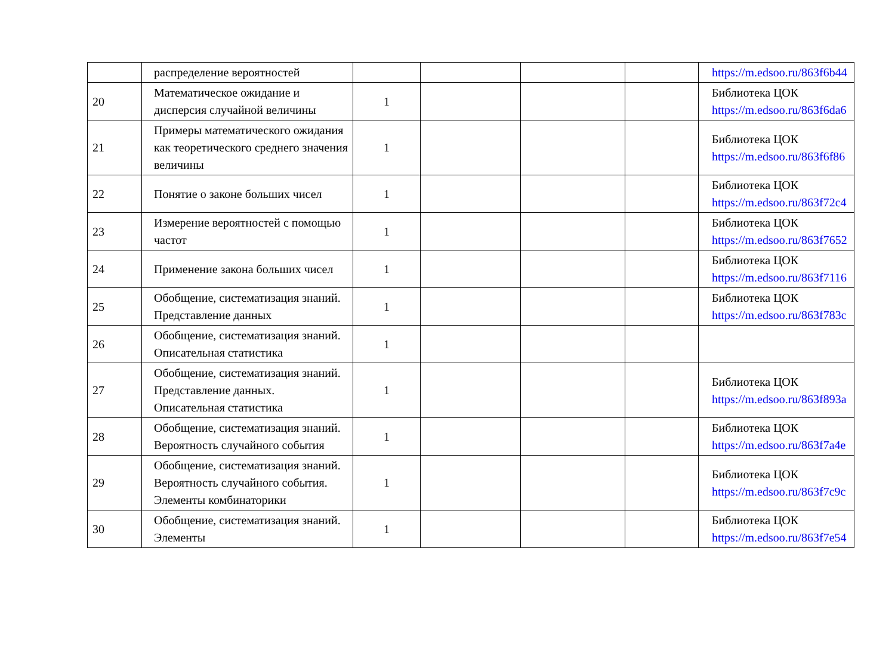| | распределение вероятностей | | | | | https://m.edsoo.ru/863f6b44 |
| 20 | Математическое ожидание и дисперсия случайной величины | 1 | | | | Библиотека ЦОК https://m.edsoo.ru/863f6da6 |
| 21 | Примеры математического ожидания как теоретического среднего значения величины | 1 | | | | Библиотека ЦОК https://m.edsoo.ru/863f6f86 |
| 22 | Понятие о законе больших чисел | 1 | | | | Библиотека ЦОК https://m.edsoo.ru/863f72c4 |
| 23 | Измерение вероятностей с помощью частот | 1 | | | | Библиотека ЦОК https://m.edsoo.ru/863f7652 |
| 24 | Применение закона больших чисел | 1 | | | | Библиотека ЦОК https://m.edsoo.ru/863f7116 |
| 25 | Обобщение, систематизация знаний. Представление данных | 1 | | | | Библиотека ЦОК https://m.edsoo.ru/863f783c |
| 26 | Обобщение, систематизация знаний. Описательная статистика | 1 | | | | |
| 27 | Обобщение, систематизация знаний. Представление данных. Описательная статистика | 1 | | | | Библиотека ЦОК https://m.edsoo.ru/863f893a |
| 28 | Обобщение, систематизация знаний. Вероятность случайного события | 1 | | | | Библиотека ЦОК https://m.edsoo.ru/863f7a4e |
| 29 | Обобщение, систематизация знаний. Вероятность случайного события. Элементы комбинаторики | 1 | | | | Библиотека ЦОК https://m.edsoo.ru/863f7c9c |
| 30 | Обобщение, систематизация знаний. Элементы | 1 | | | | Библиотека ЦОК https://m.edsoo.ru/863f7e54 |